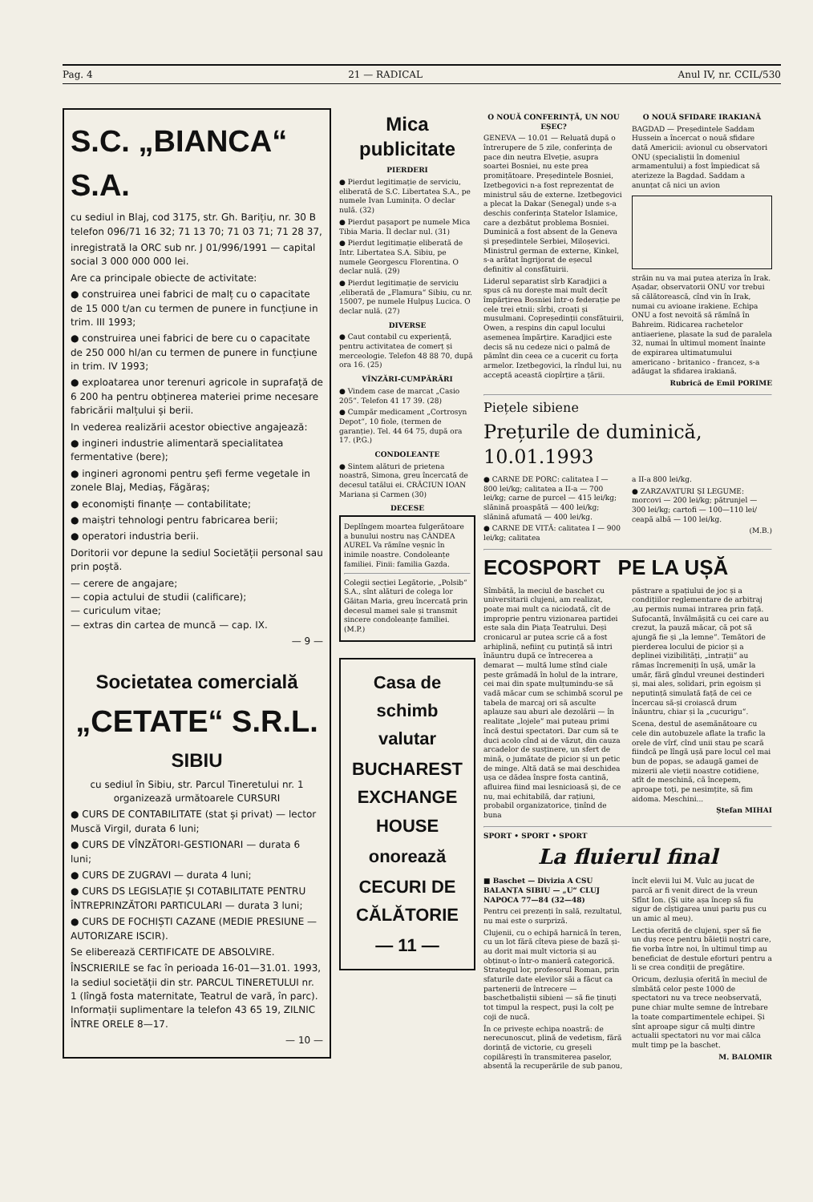Pag. 4 21 — RADICAL Anul IV, nr. CCIL/530
S.C. „BIANCA“ S.A.
cu sediul in Blaj, cod 3175, str. Gh. Barițiu, nr. 30 B telefon 096/71 16 32; 71 13 70; 71 03 71; 71 28 37,
inregistrată la ORC sub nr. J 01/996/1991 — capital social 3 000 000 000 lei.
Are ca principale obiecte de activitate:
● construirea unei fabrici de malț cu o capacitate de 15 000 t/an cu termen de punere in funcțiune in trim. III 1993;
● construirea unei fabrici de bere cu o capacitate de 250 000 hl/an cu termen de punere in funcțiune in trim. IV 1993;
● exploatarea unor terenuri agricole in suprafață de 6 200 ha pentru obținerea materiei prime necesare fabricării malțului și berii.
In vederea realizării acestor obiective angajează:
● ingineri industrie alimentară specialitatea fermentative (bere);
● ingineri agronomi pentru șefi ferme vegetale in zonele Blaj, Mediaș, Făgăraș;
● economiști finanțe — contabilitate;
● maiștri tehnologi pentru fabricarea berii;
● operatori industria berii.
Doritorii vor depune la sediul Societății personal sau prin poștă.
— cerere de angajare;
— copia actului de studii (calificare);
— curiculum vitae;
— extras din cartea de muncă — cap. IX.
— 9 —
Societatea comercială
„CETATE“ S.R.L.
SIBIU
cu sediul în Sibiu, str. Parcul Tineretului nr. 1 organizează următoarele CURSURI
● CURS DE CONTABILITATE (stat și privat) — lector Muscă Virgil, durata 6 luni;
● CURS DE VÎNZĂTORI-GESTIONARI — durata 6 luni;
● CURS DE ZUGRAVI — durata 4 luni;
● CURS DS LEGISLAȚIE ȘI COTABILITATE PENTRU ÎNTREPRINZĂTORI PARTICULARI — durata 3 luni;
● CURS DE FOCHIȘTI CAZANE (MEDIE PRESIUNE — AUTORIZARE ISCIR).
Se eliberează CERTIFICATE DE ABSOLVIRE.
ÎNSCRIERILE se fac în perioada 16-01—31.01. 1993, la sediul societății din str. PARCUL TINERETULUI nr. 1 (lîngă fosta maternitate, Teatrul de vară, în parc). Informații suplimentare la telefon 43 65 19, ZILNIC ÎNTRE ORELE 8—17.
— 10 —
Mica publicitate
PIERDERI
● Pierdut legitimație de serviciu, eliberată de S.C. Libertatea S.A., pe numele Ivan Luminița. O declar nulă. (32)
● Pierdut pașaport pe numele Mica Tibia Maria. Îl declar nul. (31)
● Pierdut legitimație eliberată de Intr. Libertatea S.A. Sibiu, pe numele Georgescu Florentina. O declar nulă. (29)
● Pierdut legitimație de serviciu ,eliberată de „Flamura“ Sibiu, cu nr. 15007, pe numele Hulpuș Lucica. O declar nulă. (27)
DIVERSE
● Caut contabil cu experiență, pentru activitatea de comerț și merceologie. Telefon 48 88 70, după ora 16. (25)
VÎNZĂRI-CUMPĂRĂRI
● Vindem case de marcat „Casio 205“. Telefon 41 17 39. (28)
● Cumpăr medicament „Cortrosyn Depot“, 10 fiole, (termen de garanție). Tel. 44 64 75, după ora 17. (P.G.)
CONDOLEANȚE
● Sintem alături de prietena noastră, Simona, greu încercată de decesul tatălui ei. CRĂCIUN IOAN Mariana și Carmen (30)
DECESE
Deplîngem moartea fulgerătoare a bunului nostru naș CÂNDEA AUREL Va rămîne veșnic în inimile noastre. Condoleanțe familiei. Finii: familia Gazda.
Colegii secției Legătorie, „Polsib“ S.A., sînt alături de colega lor Găitan Maria, greu încercată prin decesul mamei sale și transmit sincere condoleanțe familiei. (M.P.)
Casa de schimb valutar
BUCHAREST EXCHANGE HOUSE
onorează
CECURI DE CĂLĂTORIE
— 11 —
O NOUĂ CONFERINȚĂ, UN NOU EȘEC?
GENEVA — 10.01 — Reluată după o întrerupere de 5 zile, conferința de pace din neutra Elveție, asupra soartei Bosniei, nu este prea promițătoare. Președintele Bosniei, Izetbegovici n-a fost reprezentat de ministrul său de externe. Izetbegovici a plecat la Dakar (Senegal) unde s-a deschis conferința Statelor Islamice, care a dezbătut problema Bosniei. Duminică a fost absent de la Geneva și președintele Serbiei, Miloșevici. Ministrul german de externe, Kinkel, s-a arătat îngrijorat de eșecul definitiv al consfătuirii.
Liderul separatist sîrb Karadjici a spus că nu dorește mai mult decît împărțirea Bosniei într-o federație pe cele trei etnii: sîrbi, croați și musulmani. Copreședinții consfătuirii, Owen, a respins din capul locului asemenea împărțire. Karadjici este decis să nu cedeze nici o palmă de pămînt din ceea ce a cucerit cu forța armelor. Izetbegovici, la rîndul lui, nu acceptă această ciopîrțire a țării.
O NOUĂ SFIDARE IRAKIANĂ
BAGDAD — Președintele Saddam Hussein a încercat o nouă sfidare dată Americii: avionul cu observatori ONU (specialiștii în domeniul armamentului) a fost împiedicat să aterizeze la Bagdad. Saddam a anunțat că nici un avion
străin nu va mai putea ateriza în Irak. Așadar, observatorii ONU vor trebui să călătorească, cînd vin în Irak, numai cu avioane irakiene. Echipa ONU a fost nevoită să rămînă în Bahreim. Ridicarea rachetelor antiaeriene, plasate la sud de paralela 32, numai în ultimul moment înainte de expirarea ultimatumului americano - britanico - francez, s-a adăugat la sfidarea irakiană.
Rubrică de Emil PORIME
Piețele sibiene
Prețurile de duminică, 10.01.1993
● CARNE DE PORC: calitatea I — 800 lei/kg; calitatea a II-a — 700 lei/kg; carne de purcel — 415 lei/kg; slănină proaspătă — 400 lei/kg; slănină afumată — 400 lei/kg.
● CARNE DE VITĂ: calitatea I — 900 lei/kg; calitatea
a II-a 800 lei/kg.
● ZARZAVATURI ȘI LEGUME: morcovi — 200 lei/kg; pătrunjel — 300 lei/kg; cartofi — 100—110 lei/ ceapă albă — 100 lei/kg.
(M.B.)
ECOSPORT PE LA UȘĂ
Sîmbătă, la meciul de baschet cu universitarii clujeni, am realizat, poate mai mult ca niciodată, cît de improprie pentru vizionarea partidei este sala din Piața Teatrului. Deși cronicarul ar putea scrie că a fost arhiplină, neființ cu putință să intri înăuntru după ce întrecerea a demarat — multă lume stînd ciale peste grămadă în holul de la intrare, cei mai din spate mulțumindu-se să vadă măcar cum se schimbă scorul pe tabela de marcaj ori să asculte aplauze sau aburi ale dezolării — în realitate „lojele“ mai puteau primi încă destui spectatori. Dar cum să te duci acolo cînd ai de văzut, din cauza arcadelor de susținere, un sfert de mină, o jumătate de picior și un petic de minge. Altă dată se mai deschidea ușa ce dădea înspre fosta cantină, afluirea fiind mai lesnicioasă și, de ce nu, mai echitabilă, dar rațiuni, probabil organizatorice, ținînd de buna
păstrare a spațiului de joc și a condițiilor reglementare de arbitraj ,au permis numai intrarea prin față. Sufocantă, învălmășită cu cei care au crezut, la pauză măcar, că pot să ajungă fie și „la lemne“. Temători de pierderea locului de picior și a deplinei vizibilități, „intrații“ au rămas încremeniți în ușă, umăr la umăr, fără gîndul vreunei destinderi și, mai ales, solidari, prin egoism și neputință simulată față de cei ce încercau să-și croiască drum înăuntru, chiar și la „cucurigu“.
Scena, destul de asemănătoare cu cele din autobuzele aflate la trafic la orele de vîrf, cînd unii stau pe scară fiindcă pe lîngă ușă pare locul cel mai bun de popas, se adaugă gamei de mizerii ale vieții noastre cotidiene, atît de meschină, că începem, aproape toți, pe nesimțite, să fim aidoma. Meschini...
Ștefan MIHAI
SPORT • SPORT • SPORT
La fluierul final
■ Baschet — Divizia A CSU BALANȚA SIBIU — „U“ CLUJ NAPOCA 77—84 (32—48)
Pentru cei prezenți în sală, rezultatul, nu mai este o surpriză.
Clujenii, cu o echipă harnică în teren, cu un lot fără cîteva piese de bază și-au dorit mai mult victoria și au obținut-o într-o manieră categorică. Strategul lor, profesorul Roman, prin sfaturile date elevilor săi a făcut ca partenerii de întrecere — baschetbaliștii sibieni — să fie ținuți tot timpul la respect, puși la colț pe coji de nucă.
În ce privește echipa noastră: de nerecunoscut, plină de vedetism, fără dorință de victorie, cu greșeli copilărești în transmiterea paselor, absentă la recuperările de sub panou,
încît elevii lui M. Vulc au jucat de parcă ar fi venit direct de la vreun Sfînt Ion. (Și uite așa încep să fiu sigur de cîștigarea unui pariu pus cu un amic al meu).
Lecția oferită de clujeni, sper să fie un duș rece pentru băieții noștri care, fie vorba între noi, în ultimul timp au beneficiat de destule eforturi pentru a li se crea condiții de pregătire.
Oricum, dezlușia oferită în meciul de sîmbătă celor peste 1000 de spectatori nu va trece neobservată, pune chiar multe semne de întrebare la toate compartimentele echipei. Și sînt aproape sigur că mulți dintre actualii spectatori nu vor mai călca mult timp pe la baschet.
M. BALOMIR